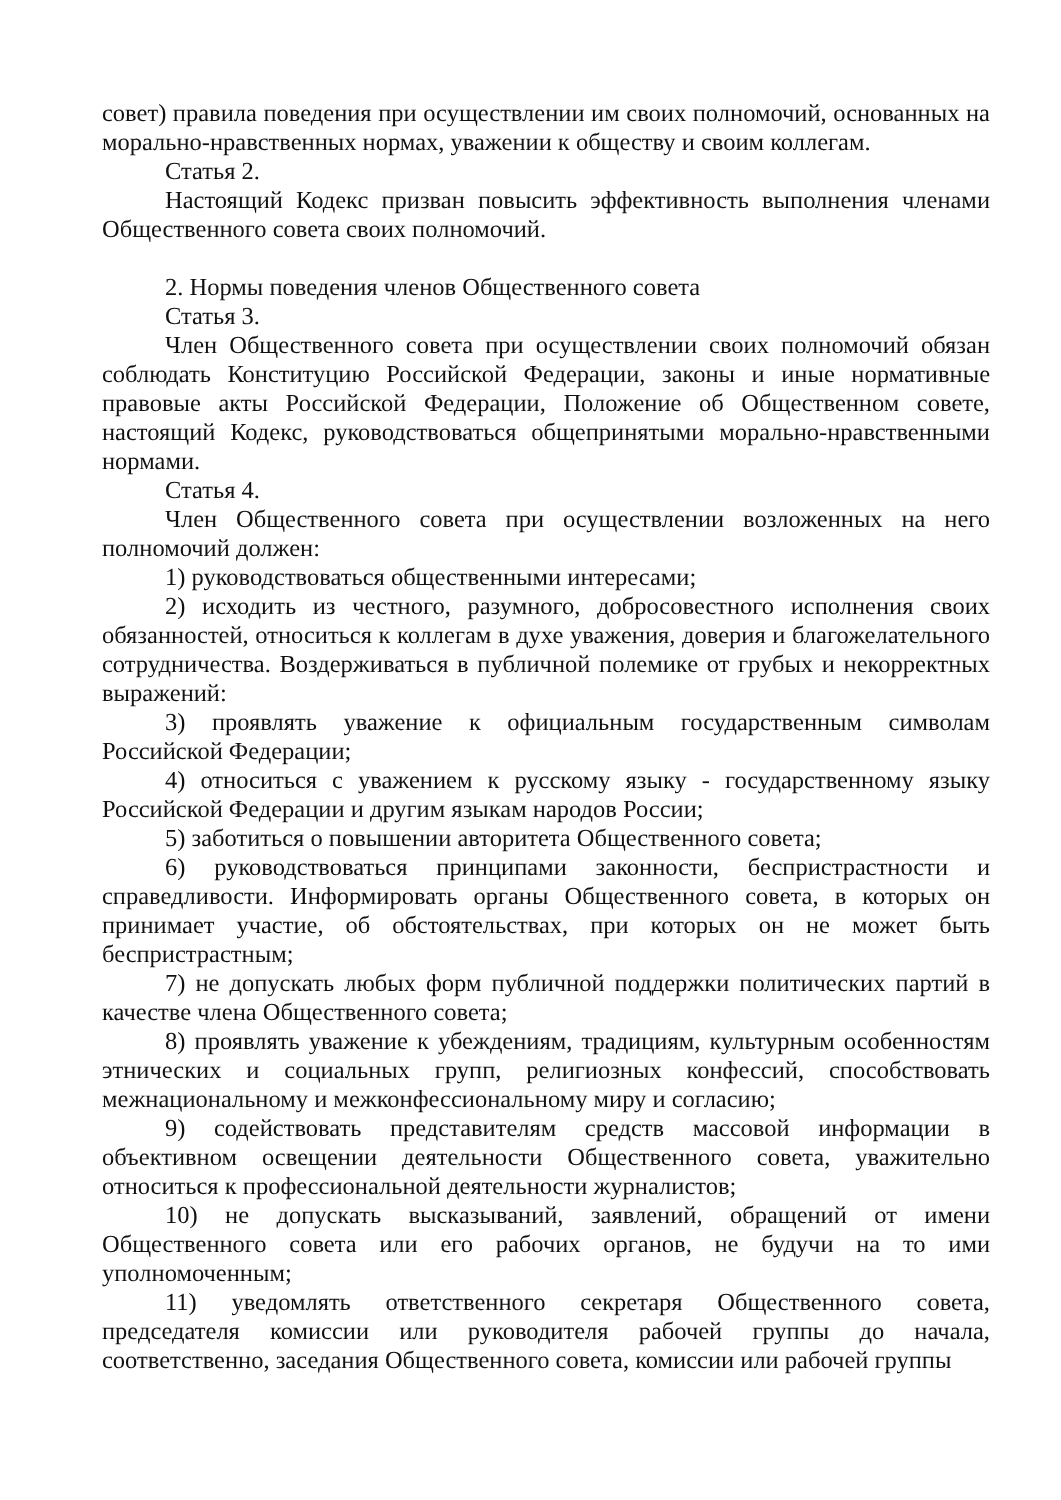совет) правила поведения при осуществлении им своих полномочий, основанных на морально-нравственных нормах, уважении к обществу и своим коллегам.
Статья 2.
Настоящий Кодекс призван повысить эффективность выполнения членами Общественного совета своих полномочий.
2. Нормы поведения членов Общественного совета
Статья 3.
Член Общественного совета при осуществлении своих полномочий обязан соблюдать Конституцию Российской Федерации, законы и иные нормативные правовые акты Российской Федерации, Положение об Общественном совете, настоящий Кодекс, руководствоваться общепринятыми морально-нравственными нормами.
Статья 4.
Член Общественного совета при осуществлении возложенных на него полномочий должен:
1) руководствоваться общественными интересами;
2) исходить из честного, разумного, добросовестного исполнения своих обязанностей, относиться к коллегам в духе уважения, доверия и благожелательного сотрудничества. Воздерживаться в публичной полемике от грубых и некорректных выражений:
3) проявлять уважение к официальным государственным символам Российской Федерации;
4) относиться с уважением к русскому языку - государственному языку Российской Федерации и другим языкам народов России;
5) заботиться о повышении авторитета Общественного совета;
6) руководствоваться принципами законности, беспристрастности и справедливости. Информировать органы Общественного совета, в которых он принимает участие, об обстоятельствах, при которых он не может быть беспристрастным;
7) не допускать любых форм публичной поддержки политических партий в качестве члена Общественного совета;
8) проявлять уважение к убеждениям, традициям, культурным особенностям этнических и социальных групп, религиозных конфессий, способствовать межнациональному и межконфессиональному миру и согласию;
9) содействовать представителям средств массовой информации в объективном освещении деятельности Общественного совета, уважительно относиться к профессиональной деятельности журналистов;
10) не допускать высказываний, заявлений, обращений от имени Общественного совета или его рабочих органов, не будучи на то ими уполномоченным;
11) уведомлять ответственного секретаря Общественного совета, председателя комиссии или руководителя рабочей группы до начала, соответственно, заседания Общественного совета, комиссии или рабочей группы